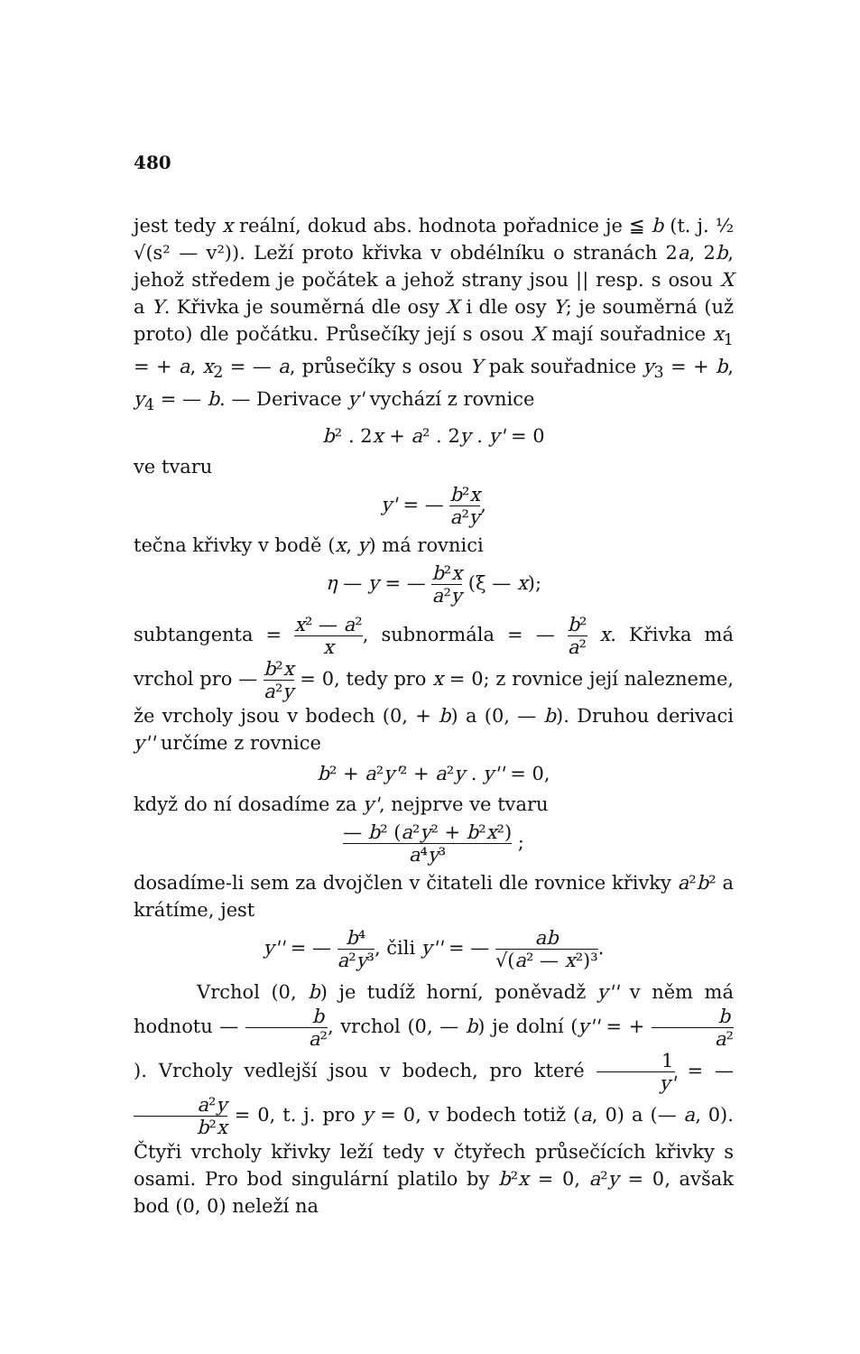480
jest tedy x reální, dokud abs. hodnota pořadnice je ≦ b (t. j. ½ √(s² — v²)). Leží proto křivka v obdélníku o stranách 2a, 2b, jehož středem je počátek a jehož strany jsou || resp. s osou X a Y. Křivka je souměrná dle osy X i dle osy Y; je souměrná (už proto) dle počátku. Průsečíky její s osou X mají souřadnice x<sub>1</sub> = + a, x<sub>2</sub> = — a, průsečíky s osou Y pak souřadnice y<sub>3</sub> = + b, y<sub>4</sub> = — b. — Derivace y' vychází z rovnice
b² . 2x + a² . 2y . y' = 0
ve tvaru
y' = — b²x a²y,
tečna křivky v bodě (x, y) má rovnici
η — y = — b²x a²y (ξ — x);
subtangenta = x² — a² x, subnormála = — b² a² x. Křivka má vrchol pro — b²x a²y = 0, tedy pro x = 0; z rovnice její nalezneme, že vrcholy jsou v bodech (0, + b) a (0, — b). Druhou derivaci y'' určíme z rovnice
b² + a²y'² + a²y . y'' = 0,
když do ní dosadíme za y', nejprve ve tvaru
— b² (a²y² + b²x²) a⁴y³ ;
dosadíme-li sem za dvojčlen v čitateli dle rovnice křivky a²b² a krátíme, jest
y'' = — b⁴ a²y³, čili y'' = — ab √(a² — x²)³.
Vrchol (0, b) je tudíž horní, poněvadž y'' v něm má hodnotu — b a², vrchol (0, — b) je dolní (y'' = + b a²). Vrcholy vedlejší jsou v bodech, pro které 1 y' = — a²y b²x = 0, t. j. pro y = 0, v bodech totiž (a, 0) a (— a, 0). Čtyři vrcholy křivky leží tedy v čtyřech průsečících křivky s osami. Pro bod singulární platilo by b²x = 0, a²y = 0, avšak bod (0, 0) neleží na